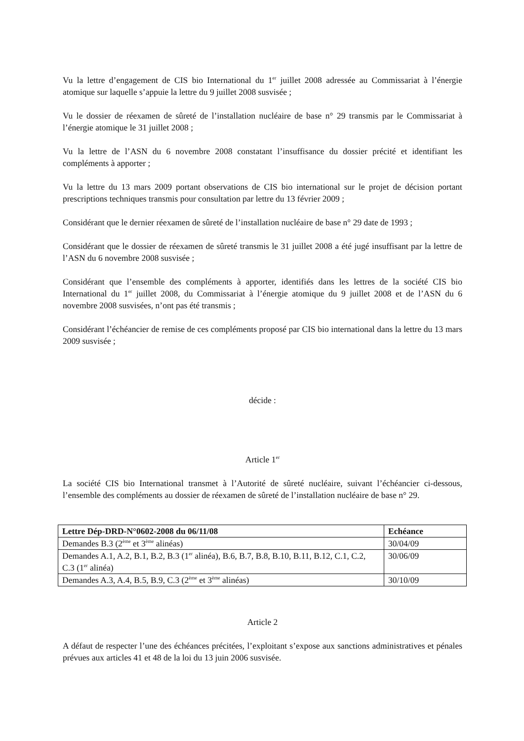Vu la lettre d’engagement de CIS bio International du 1<sup>er</sup> juillet 2008 adressée au Commissariat à l’énergie atomique sur laquelle s’appuie la lettre du 9 juillet 2008 susvisée ;
Vu le dossier de réexamen de sûreté de l’installation nucléaire de base n° 29 transmis par le Commissariat à l’énergie atomique le 31 juillet 2008 ;
Vu la lettre de l’ASN du 6 novembre 2008 constatant l’insuffisance du dossier précité et identifiant les compléments à apporter ;
Vu la lettre du 13 mars 2009 portant observations de CIS bio international sur le projet de décision portant prescriptions techniques transmis pour consultation par lettre du 13 février 2009 ;
Considérant que le dernier réexamen de sûreté de l’installation nucléaire de base n° 29 date de 1993 ;
Considérant que le dossier de réexamen de sûreté transmis le 31 juillet 2008 a été jugé insuffisant par la lettre de l’ASN du 6 novembre 2008 susvisée ;
Considérant que l’ensemble des compléments à apporter, identifiés dans les lettres de la société CIS bio International du 1<sup>er</sup> juillet 2008, du Commissariat à l’énergie atomique du 9 juillet 2008 et de l’ASN du 6 novembre 2008 susvisées, n’ont pas été transmis ;
Considérant l’échéancier de remise de ces compléments proposé par CIS bio international dans la lettre du 13 mars 2009 susvisée ;
décide :
Article 1<sup>er</sup>
La société CIS bio International transmet à l’Autorité de sûreté nucléaire, suivant l’échéancier ci-dessous, l’ensemble des compléments au dossier de réexamen de sûreté de l’installation nucléaire de base n° 29.
| Lettre Dép-DRD-N°0602-2008 du 06/11/08 | Echéance |
| --- | --- |
| Demandes B.3 (2<sup>ème</sup> et 3<sup>ème</sup> alinéas) | 30/04/09 |
| Demandes A.1, A.2, B.1, B.2, B.3 (1<sup>er</sup> alinéa), B.6, B.7, B.8, B.10, B.11, B.12, C.1, C.2, C.3 (1<sup>er</sup> alinéa) | 30/06/09 |
| Demandes A.3, A.4, B.5, B.9, C.3 (2<sup>ème</sup> et 3<sup>ème</sup> alinéas) | 30/10/09 |
Article 2
A défaut de respecter l’une des échéances précitées, l’exploitant s’expose aux sanctions administratives et pénales prévues aux articles 41 et 48 de la loi du 13 juin 2006 susvisée.